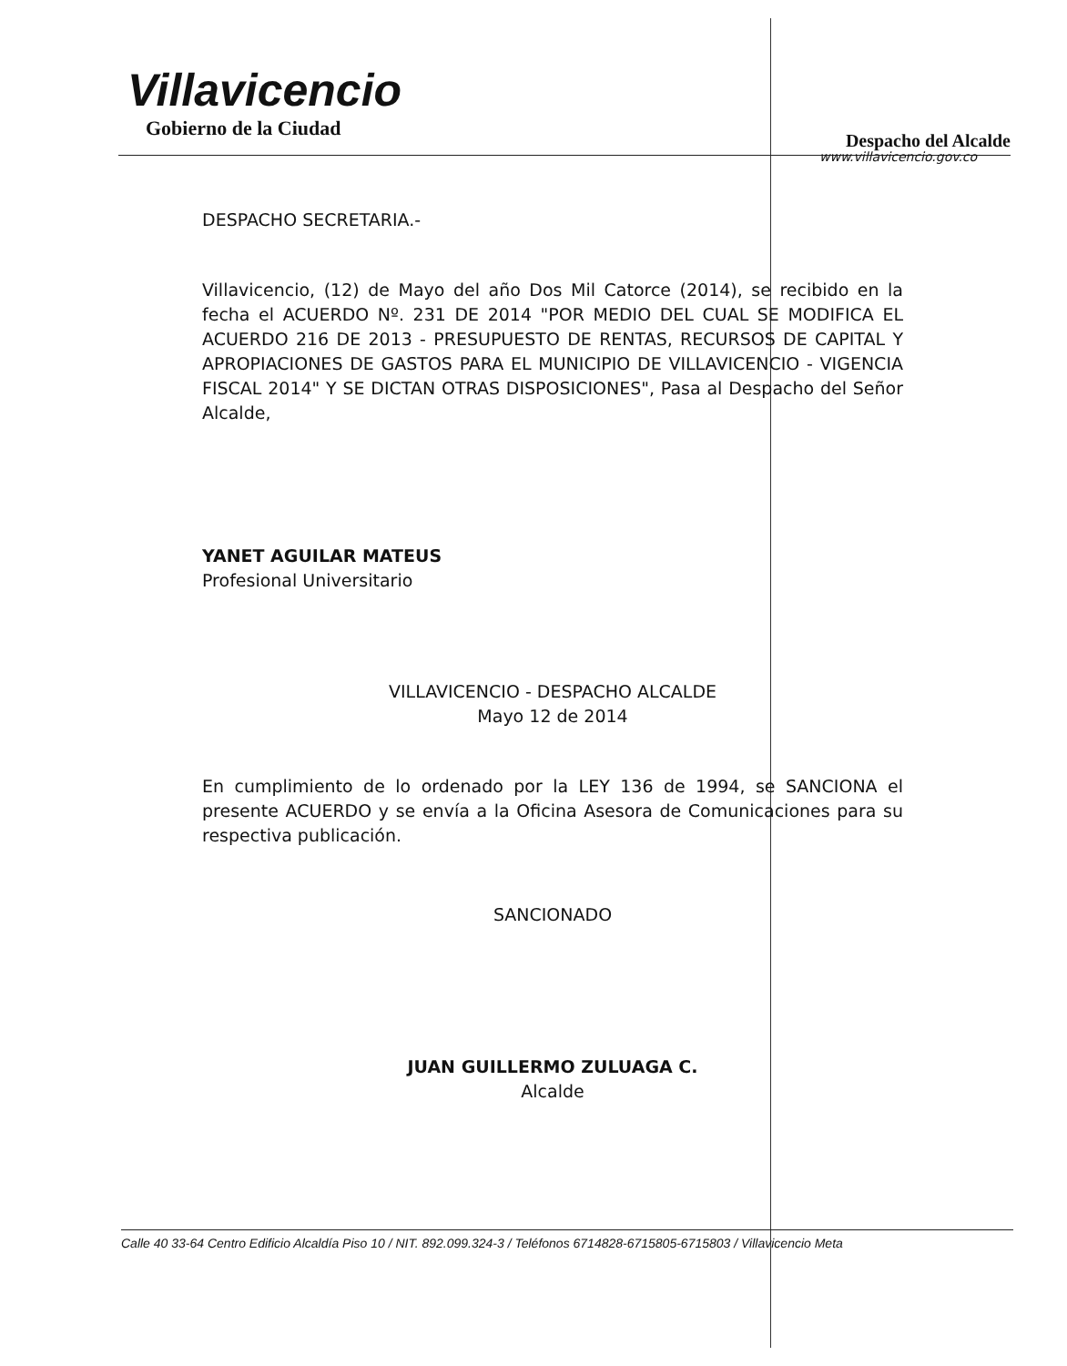Villavicencio
Gobierno de la Ciudad
Despacho del Alcalde
www.villavicencio.gov.co
DESPACHO SECRETARIA.-
Villavicencio, (12) de Mayo del año Dos Mil Catorce (2014), se recibido en la fecha el ACUERDO Nº. 231 DE 2014 "POR MEDIO DEL CUAL SE MODIFICA EL ACUERDO 216 DE 2013 - PRESUPUESTO DE RENTAS, RECURSOS DE CAPITAL Y APROPIACIONES DE GASTOS PARA EL MUNICIPIO DE VILLAVICENCIO - VIGENCIA FISCAL 2014" Y SE DICTAN OTRAS DISPOSICIONES", Pasa al Despacho del Señor Alcalde,
YANET AGUILAR MATEUS
Profesional Universitario
VILLAVICENCIO - DESPACHO ALCALDE
Mayo 12 de 2014
En cumplimiento de lo ordenado por la LEY 136 de 1994, se SANCIONA el presente ACUERDO y se envía a la Oficina Asesora de Comunicaciones para su respectiva publicación.
SANCIONADO
JUAN GUILLERMO ZULUAGA C.
Alcalde
Calle 40 33-64 Centro Edificio Alcaldía Piso 10 / NIT. 892.099.324-3 / Teléfonos 6714828-6715805-6715803 / Villavicencio Meta